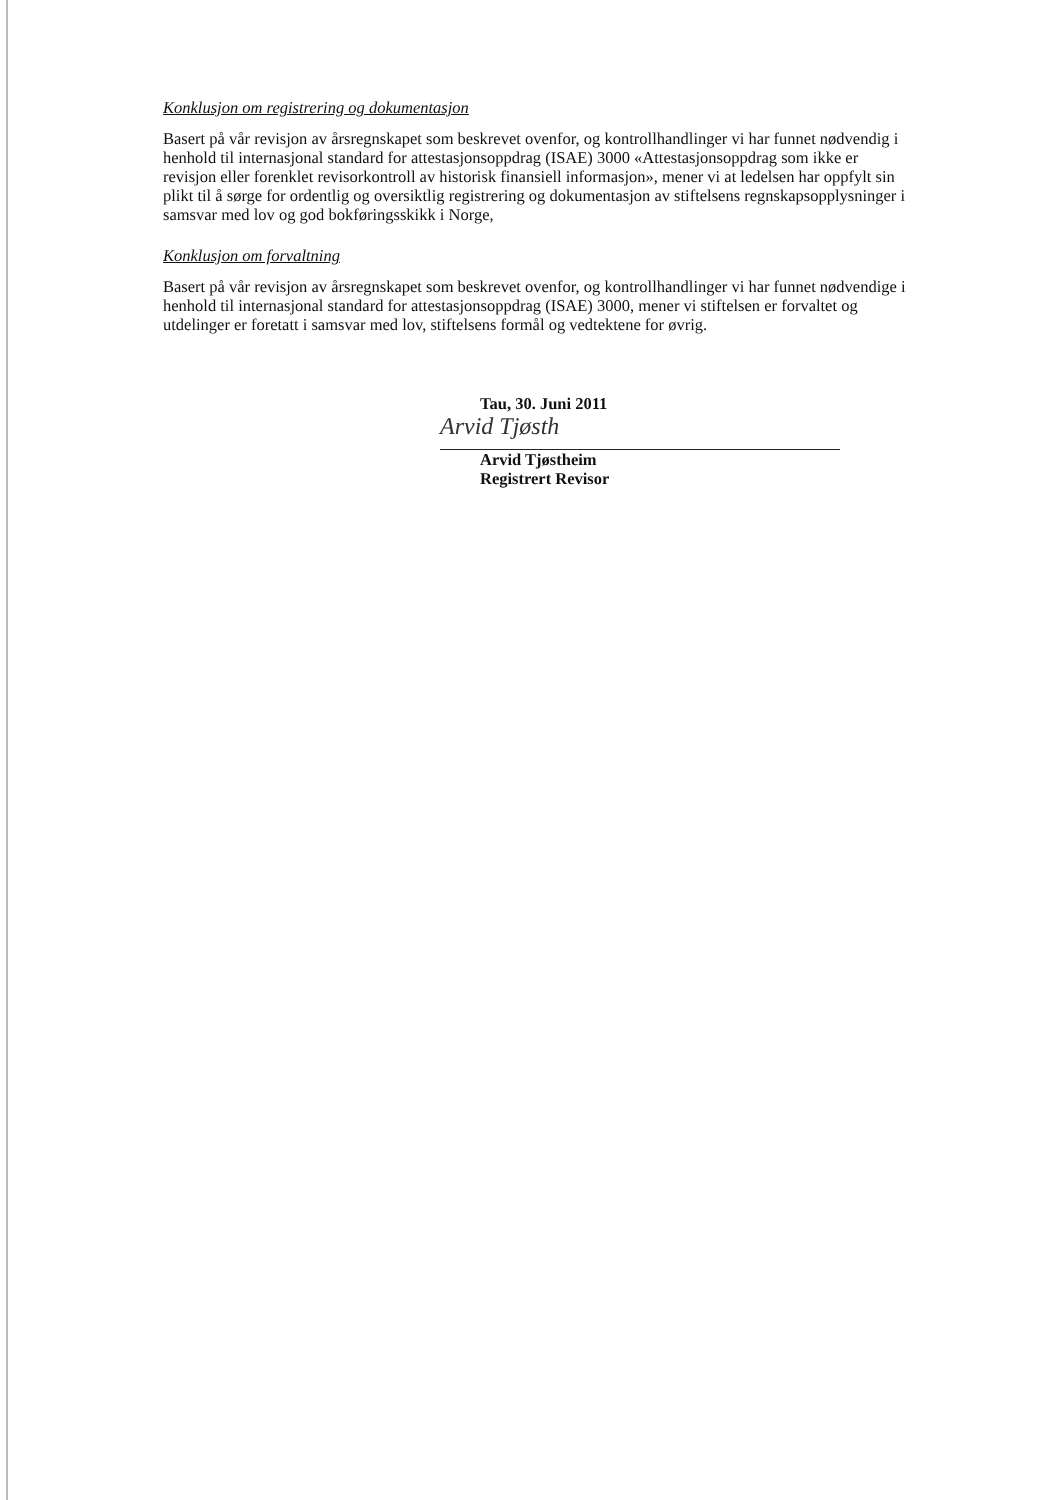Konklusjon om registrering og dokumentasjon
Basert på vår revisjon av årsregnskapet som beskrevet ovenfor, og kontrollhandlinger vi har funnet nødvendig i henhold til internasjonal standard for attestasjonsoppdrag (ISAE) 3000 «Attestasjonsoppdrag som ikke er revisjon eller forenklet revisorkontroll av historisk finansiell informasjon», mener vi at ledelsen har oppfylt sin plikt til å sørge for ordentlig og oversiktlig registrering og dokumentasjon av stiftelsens regnskapsopplysninger i samsvar med lov og god bokføringsskikk i Norge,
Konklusjon om forvaltning
Basert på vår revisjon av årsregnskapet som beskrevet ovenfor, og kontrollhandlinger vi har funnet nødvendige i henhold til internasjonal standard for attestasjonsoppdrag (ISAE) 3000, mener vi stiftelsen er forvaltet og utdelinger er foretatt i samsvar med lov, stiftelsens formål og vedtektene for øvrig.
Tau, 30. Juni 2011
Arvid Tjøsth
Arvid Tjøstheim
Registrert Revisor